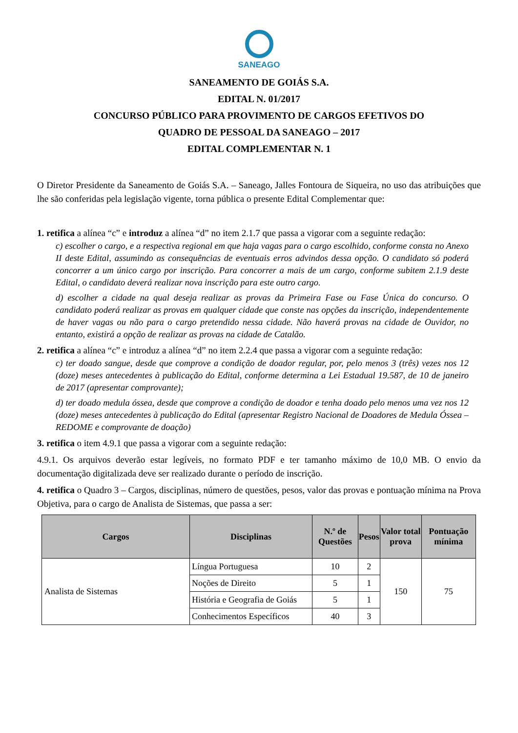SANEAGO
SANEAMENTO DE GOIÁS S.A.
EDITAL N. 01/2017
CONCURSO PÚBLICO PARA PROVIMENTO DE CARGOS EFETIVOS DO
QUADRO DE PESSOAL DA SANEAGO – 2017
EDITAL COMPLEMENTAR N. 1
O Diretor Presidente da Saneamento de Goiás S.A. – Saneago, Jalles Fontoura de Siqueira, no uso das atribuições que lhe são conferidas pela legislação vigente, torna pública o presente Edital Complementar que:
1. retifica a alínea “c” e introduz a alínea “d” no item 2.1.7 que passa a vigorar com a seguinte redação:
c) escolher o cargo, e a respectiva regional em que haja vagas para o cargo escolhido, conforme consta no Anexo II deste Edital, assumindo as consequências de eventuais erros advindos dessa opção. O candidato só poderá concorrer a um único cargo por inscrição. Para concorrer a mais de um cargo, conforme subitem 2.1.9 deste Edital, o candidato deverá realizar nova inscrição para este outro cargo.
d) escolher a cidade na qual deseja realizar as provas da Primeira Fase ou Fase Única do concurso. O candidato poderá realizar as provas em qualquer cidade que conste nas opções da inscrição, independentemente de haver vagas ou não para o cargo pretendido nessa cidade. Não haverá provas na cidade de Ouvidor, no entanto, existirá a opção de realizar as provas na cidade de Catalão.
2. retifica a alínea “c” e introduz a alínea “d” no item 2.2.4 que passa a vigorar com a seguinte redação:
c) ter doado sangue, desde que comprove a condição de doador regular, por, pelo menos 3 (três) vezes nos 12 (doze) meses antecedentes à publicação do Edital, conforme determina a Lei Estadual 19.587, de 10 de janeiro de 2017 (apresentar comprovante);
d) ter doado medula óssea, desde que comprove a condição de doador e tenha doado pelo menos uma vez nos 12 (doze) meses antecedentes à publicação do Edital (apresentar Registro Nacional de Doadores de Medula Óssea – REDOME e comprovante de doação)
3. retifica o item 4.9.1 que passa a vigorar com a seguinte redação:
4.9.1. Os arquivos deverão estar legíveis, no formato PDF e ter tamanho máximo de 10,0 MB. O envio da documentação digitalizada deve ser realizado durante o período de inscrição.
4. retifica o Quadro 3 – Cargos, disciplinas, número de questões, pesos, valor das provas e pontuação mínima na Prova Objetiva, para o cargo de Analista de Sistemas, que passa a ser:
| Cargos | Disciplinas | N.º de Questões | Pesos | Valor total prova | Pontuação mínima |
| --- | --- | --- | --- | --- | --- |
| Analista de Sistemas | Língua Portuguesa | 10 | 2 | 150 | 75 |
| | Noções de Direito | 5 | 1 | | |
| | História e Geografia de Goiás | 5 | 1 | | |
| | Conhecimentos Específicos | 40 | 3 | | |